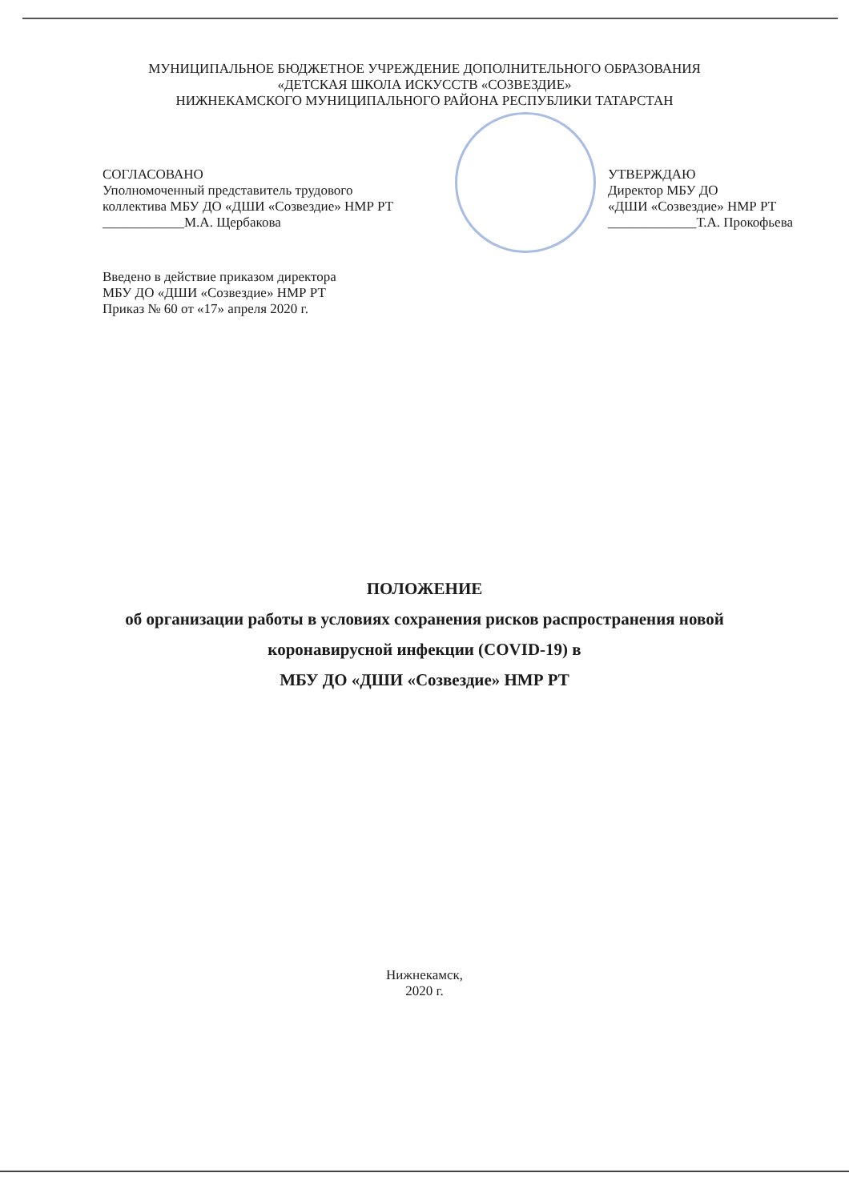МУНИЦИПАЛЬНОЕ БЮДЖЕТНОЕ УЧРЕЖДЕНИЕ ДОПОЛНИТЕЛЬНОГО ОБРАЗОВАНИЯ
«ДЕТСКАЯ ШКОЛА ИСКУССТВ «СОЗВЕЗДИЕ»
НИЖНЕКАМСКОГО МУНИЦИПАЛЬНОГО РАЙОНА РЕСПУБЛИКИ ТАТАРСТАН
СОГЛАСОВАНО
Уполномоченный представитель трудового
коллектива МБУ ДО «ДШИ «Созвездие» НМР РТ
____________М.А. Щербакова
УТВЕРЖДАЮ
Директор МБУ ДО
«ДШИ «Созвездие» НМР РТ
_____________Т.А. Прокофьева
Введено в действие приказом директора
МБУ ДО «ДШИ «Созвездие» НМР РТ
Приказ № 60 от «17» апреля 2020 г.
ПОЛОЖЕНИЕ
об организации работы в условиях сохранения рисков распространения новой
коронавирусной инфекции (COVID-19) в
МБУ ДО «ДШИ «Созвездие» НМР РТ
Нижнекамск,
2020 г.